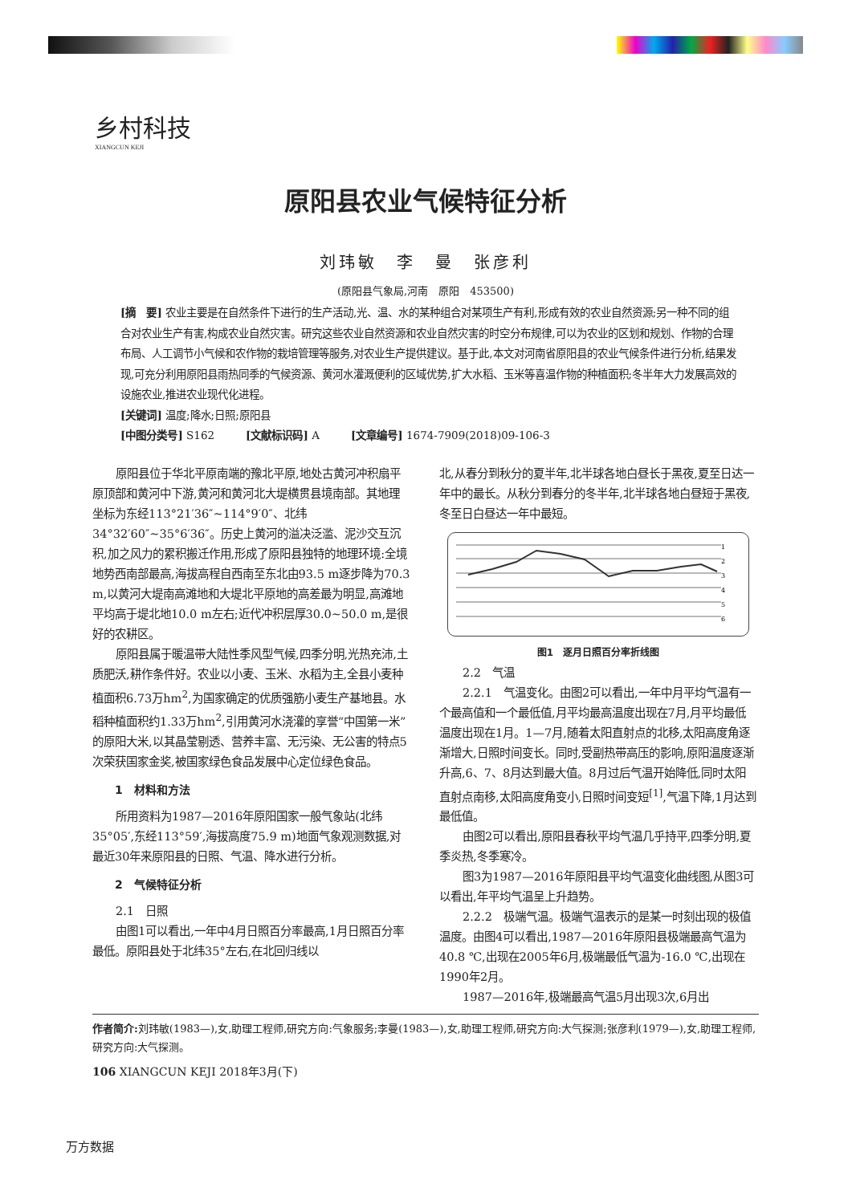乡村科技
XIANGCUN KEJI
原阳县农业气候特征分析
刘玮敏　李　曼　张彦利
(原阳县气象局,河南　原阳　453500)
[摘　要] 农业主要是在自然条件下进行的生产活动,光、温、水的某种组合对某项生产有利,形成有效的农业自然资源;另一种不同的组合对农业生产有害,构成农业自然灾害。研究这些农业自然资源和农业自然灾害的时空分布规律,可以为农业的区划和规划、作物的合理布局、人工调节小气候和农作物的栽培管理等服务,对农业生产提供建议。基于此,本文对河南省原阳县的农业气候条件进行分析,结果发现,可充分利用原阳县雨热同季的气候资源、黄河水灌溉便利的区域优势,扩大水稻、玉米等喜温作物的种植面积;冬半年大力发展高效的设施农业,推进农业现代化进程。
[关键词] 温度;降水;日照;原阳县
[中图分类号] S162　　　[文献标识码] A　　　[文章编号] 1674-7909(2018)09-106-3
原阳县位于华北平原南端的豫北平原,地处古黄河冲积扇平原顶部和黄河中下游,黄河和黄河北大堤横贯县境南部。其地理坐标为东经113°21′36″~114°9′0″、北纬34°32′60″~35°6′36″。历史上黄河的溢决泛滥、泥沙交互沉积,加之风力的累积搬迁作用,形成了原阳县独特的地理环境:全境地势西南部最高,海拔高程自西南至东北由93.5 m逐步降为70.3 m,以黄河大堤南高滩地和大堤北平原地的高差最为明显,高滩地平均高于堤北地10.0 m左右;近代冲积层厚30.0~50.0 m,是很好的农耕区。
原阳县属于暖温带大陆性季风型气候,四季分明,光热充沛,土质肥沃,耕作条件好。农业以小麦、玉米、水稻为主,全县小麦种植面积6.73万hm<sup>2</sup>,为国家确定的优质强筋小麦生产基地县。水稻种植面积约1.33万hm<sup>2</sup>,引用黄河水浇灌的享誉“中国第一米”的原阳大米,以其晶莹剔透、营养丰富、无污染、无公害的特点5次荣获国家金奖,被国家绿色食品发展中心定位绿色食品。
1　材料和方法
所用资料为1987—2016年原阳国家一般气象站(北纬35°05′,东经113°59′,海拔高度75.9 m)地面气象观测数据,对最近30年来原阳县的日照、气温、降水进行分析。
2　气候特征分析
2.1　日照
由图1可以看出,一年中4月日照百分率最高,1月日照百分率最低。原阳县处于北纬35°左右,在北回归线以
北,从春分到秋分的夏半年,北半球各地白昼长于黑夜,夏至日达一年中的最长。从秋分到春分的冬半年,北半球各地白昼短于黑夜,冬至日白昼达一年中最短。
1
2
3
4
5
6
图1　逐月日照百分率折线图
2.2　气温
2.2.1　气温变化。由图2可以看出,一年中月平均气温有一个最高值和一个最低值,月平均最高温度出现在7月,月平均最低温度出现在1月。1—7月,随着太阳直射点的北移,太阳高度角逐渐增大,日照时间变长。同时,受副热带高压的影响,原阳温度逐渐升高,6、7、8月达到最大值。8月过后气温开始降低,同时太阳直射点南移,太阳高度角变小,日照时间变短<sup>[1]</sup>,气温下降,1月达到最低值。
由图2可以看出,原阳县春秋平均气温几乎持平,四季分明,夏季炎热,冬季寒冷。
图3为1987—2016年原阳县平均气温变化曲线图,从图3可以看出,年平均气温呈上升趋势。
2.2.2　极端气温。极端气温表示的是某一时刻出现的极值温度。由图4可以看出,1987—2016年原阳县极端最高气温为40.8 ℃,出现在2005年6月,极端最低气温为-16.0 ℃,出现在1990年2月。
1987—2016年,极端最高气温5月出现3次,6月出
作者简介: 刘玮敏(1983—),女,助理工程师,研究方向:气象服务;李曼(1983—),女,助理工程师,研究方向:大气探测;张彦利(1979—),女,助理工程师,研究方向:大气探测。
106 XIANGCUN KEJI 2018年3月(下)
万方数据